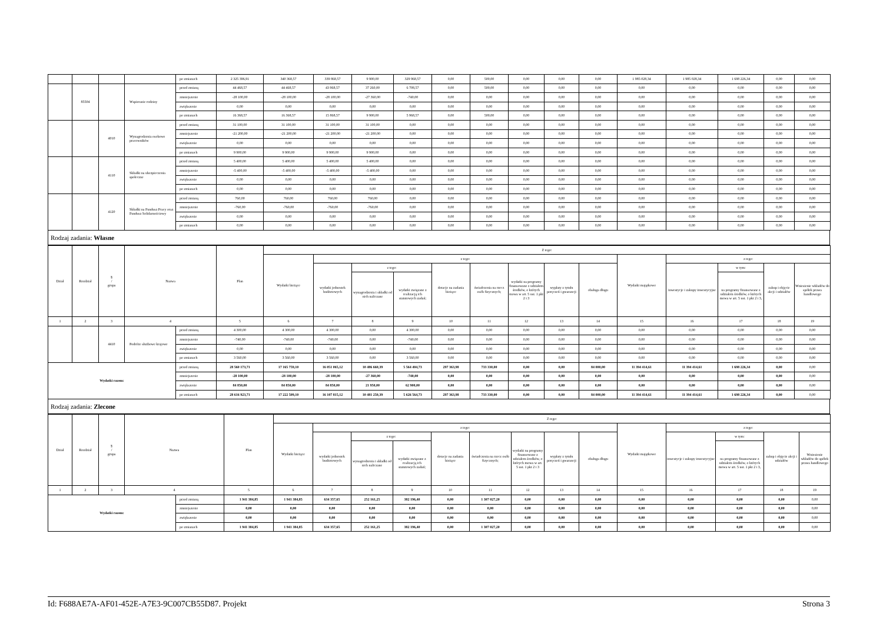| | | | | po zmianach | 2 325 396,91 | 340 368,57 | 339 868,57 | 9 900,00 | 329 968,57 | 0,00 | 500,00 | 0,00 | 0,00 | 0,00 | 1 985 028,34 | 1 985 028,34 | 1 698 226,34 | 0,00 | 0,00 |
| | 85504 | | Wspieranie rodziny | przed zmianą | 44 468,57 | 44 468,57 | 43 968,57 | 37 260,00 | 6 708,57 | 0,00 | 500,00 | 0,00 | 0,00 | 0,00 | 0,00 | 0,00 | 0,00 | 0,00 | 0,00 |
| | | | | zmniejszenie | -28 100,00 | -28 100,00 | -28 100,00 | -27 360,00 | -740,00 | 0,00 | 0,00 | 0,00 | 0,00 | 0,00 | 0,00 | 0,00 | 0,00 | 0,00 | 0,00 |
| | | | | zwiększenie | 0,00 | 0,00 | 0,00 | 0,00 | 0,00 | 0,00 | 0,00 | 0,00 | 0,00 | 0,00 | 0,00 | 0,00 | 0,00 | 0,00 | 0,00 |
| | | | | po zmianach | 16 368,57 | 16 368,57 | 15 868,57 | 9 900,00 | 5 968,57 | 0,00 | 500,00 | 0,00 | 0,00 | 0,00 | 0,00 | 0,00 | 0,00 | 0,00 | 0,00 |
| | | 4010 | Wynagrodzenia osobowe pracowników | przed zmianą | 31 100,00 | 31 100,00 | 31 100,00 | 31 100,00 | 0,00 | 0,00 | 0,00 | 0,00 | 0,00 | 0,00 | 0,00 | 0,00 | 0,00 | 0,00 | 0,00 |
| | | | | zmniejszenie | -21 200,00 | -21 200,00 | -21 200,00 | -21 200,00 | 0,00 | 0,00 | 0,00 | 0,00 | 0,00 | 0,00 | 0,00 | 0,00 | 0,00 | 0,00 | 0,00 |
| | | | | zwiększenie | 0,00 | 0,00 | 0,00 | 0,00 | 0,00 | 0,00 | 0,00 | 0,00 | 0,00 | 0,00 | 0,00 | 0,00 | 0,00 | 0,00 | 0,00 |
| | | | | po zmianach | 9 900,00 | 9 900,00 | 9 900,00 | 9 900,00 | 0,00 | 0,00 | 0,00 | 0,00 | 0,00 | 0,00 | 0,00 | 0,00 | 0,00 | 0,00 | 0,00 |
| | | 4110 | Składki na ubezpieczenia społeczne | przed zmianą | 5 400,00 | 5 400,00 | 5 400,00 | 5 400,00 | 0,00 | 0,00 | 0,00 | 0,00 | 0,00 | 0,00 | 0,00 | 0,00 | 0,00 | 0,00 | 0,00 |
| | | | | zmniejszenie | -5 400,00 | -5 400,00 | -5 400,00 | -5 400,00 | 0,00 | 0,00 | 0,00 | 0,00 | 0,00 | 0,00 | 0,00 | 0,00 | 0,00 | 0,00 | 0,00 |
| | | | | zwiększenie | 0,00 | 0,00 | 0,00 | 0,00 | 0,00 | 0,00 | 0,00 | 0,00 | 0,00 | 0,00 | 0,00 | 0,00 | 0,00 | 0,00 | 0,00 |
| | | | | po zmianach | 0,00 | 0,00 | 0,00 | 0,00 | 0,00 | 0,00 | 0,00 | 0,00 | 0,00 | 0,00 | 0,00 | 0,00 | 0,00 | 0,00 | 0,00 |
| | | 4120 | Składki na Fundusz Pracy oraz Fundusz Solidarnościowy | przed zmianą | 760,00 | 760,00 | 760,00 | 760,00 | 0,00 | 0,00 | 0,00 | 0,00 | 0,00 | 0,00 | 0,00 | 0,00 | 0,00 | 0,00 | 0,00 |
| | | | | zmniejszenie | -760,00 | -760,00 | -760,00 | -760,00 | 0,00 | 0,00 | 0,00 | 0,00 | 0,00 | 0,00 | 0,00 | 0,00 | 0,00 | 0,00 | 0,00 |
| | | | | zwiększenie | 0,00 | 0,00 | 0,00 | 0,00 | 0,00 | 0,00 | 0,00 | 0,00 | 0,00 | 0,00 | 0,00 | 0,00 | 0,00 | 0,00 | 0,00 |
| | | | | po zmianach | 0,00 | 0,00 | 0,00 | 0,00 | 0,00 | 0,00 | 0,00 | 0,00 | 0,00 | 0,00 | 0,00 | 0,00 | 0,00 | 0,00 | 0,00 |
Rodzaj zadania: Własne
| Dział | Rozdział | § / grupa | Nazwa | | Plan | Z tego: | | | | | | | | | | | | | |
| --- | --- | --- | --- | --- | --- | --- | --- | --- | --- | --- | --- | --- | --- | --- | --- | --- | --- | --- | --- |
| | | | | | | Wydatki bieżące | z tego: | | | | | | | | Wydatki majątkowe | z tego: | | | |
| | | | | | | | wydatki jednostek budżetowych | z tego: | | dotacje na zadania bieżące | świadczenia na rzecz osób fizycznych; | wydatki na programy finansowane z udziałem środków, o których mowa w art. 5 ust. 1 pkt 2 i 3 | wypłaty z tytułu poręczeń i gwarancji | obsługa długu | | inwestycje i zakupy inwestycyjne | w tym: | zakup i objęcie akcji i udziałów | Wniesienie wkładów do spółek prawa handlowego |
| | | | | | | | | wynagrodzenia i składki od nich naliczane | wydatki związane z realizacją ich statutowych zadań; | | | | | | | | na programy finansowane z udziałem środków, o których mowa w art. 5 ust. 1 pkt 2 i 3, | | |
| 1 | 2 | 3 | 4 | | 5 | 6 | 7 | 8 | 9 | 10 | 11 | 12 | 13 | 14 | 15 | 16 | 17 | 18 | 19 |
| | | 4410 | Podróże służbowe krajowe | przed zmianą | 4 300,00 | 4 300,00 | 4 300,00 | 0,00 | 4 300,00 | 0,00 | 0,00 | 0,00 | 0,00 | 0,00 | 0,00 | 0,00 | 0,00 | 0,00 | 0,00 |
| | | | | zmniejszenie | -740,00 | -740,00 | -740,00 | 0,00 | -740,00 | 0,00 | 0,00 | 0,00 | 0,00 | 0,00 | 0,00 | 0,00 | 0,00 | 0,00 | 0,00 |
| | | | | zwiększenie | 0,00 | 0,00 | 0,00 | 0,00 | 0,00 | 0,00 | 0,00 | 0,00 | 0,00 | 0,00 | 0,00 | 0,00 | 0,00 | 0,00 | 0,00 |
| | | | | po zmianach | 3 560,00 | 3 560,00 | 3 560,00 | 0,00 | 3 560,00 | 0,00 | 0,00 | 0,00 | 0,00 | 0,00 | 0,00 | 0,00 | 0,00 | 0,00 | 0,00 |
| Wydatki razem: | | | | przed zmianą | 28 560 173,71 | 17 165 759,10 | 16 051 065,12 | 10 486 660,39 | 5 564 404,73 | 297 363,98 | 733 330,00 | 0,00 | 0,00 | 84 000,00 | 11 394 414,61 | 11 394 414,61 | 1 698 226,34 | 0,00 | 0,00 |
| | | | | zmniejszenie | -28 100,00 | -28 100,00 | -28 100,00 | -27 360,00 | -740,00 | 0,00 | 0,00 | 0,00 | 0,00 | 0,00 | 0,00 | 0,00 | 0,00 | 0,00 | 0,00 |
| | | | | zwiększenie | 84 850,00 | 84 850,00 | 84 850,00 | 21 950,00 | 62 900,00 | 0,00 | 0,00 | 0,00 | 0,00 | 0,00 | 0,00 | 0,00 | 0,00 | 0,00 | 0,00 |
| | | | | po zmianach | 28 616 923,71 | 17 222 509,10 | 16 107 815,12 | 10 481 250,39 | 5 626 564,73 | 297 363,98 | 733 330,00 | 0,00 | 0,00 | 84 000,00 | 11 394 414,61 | 11 394 414,61 | 1 698 226,34 | 0,00 | 0,00 |
Rodzaj zadania: Zlecone
| Dział | Rozdział | § / grupa | Nazwa | | Plan | Z tego: | | | | | | | | | | | | | |
| --- | --- | --- | --- | --- | --- | --- | --- | --- | --- | --- | --- | --- | --- | --- | --- | --- | --- | --- | --- |
| | | | | | | Wydatki bieżące | z tego: | | | | | | | | Wydatki majątkowe | z tego: | | | |
| | | | | | | | wydatki jednostek budżetowych | z tego: | | dotacje na zadania bieżące | świadczenia na rzecz osób fizycznych; | wydatki na programy finansowane z udziałem środków, o których mowa w art. 5 ust. 1 pkt 2 i 3 | wypłaty z tytułu poręczeń i gwarancji | obsługa długu | | inwestycje i zakupy inwestycyjne | w tym: | zakup i objęcie akcji i udziałów | Wniesienie wkładów do spółek prawa handlowego |
| | | | | | | | | wynagrodzenia i składki od nich naliczane | wydatki związane z realizacją ich statutowych zadań; | | | | | | | | na programy finansowane z udziałem środków, o których mowa w art. 5 ust. 1 pkt 2 i 3, | | |
| 1 | 2 | 3 | 4 | | 5 | 6 | 7 | 8 | 9 | 10 | 11 | 12 | 13 | 14 | 15 | 16 | 17 | 18 | 19 |
| Wydatki razem: | | | | przed zmianą | 1 941 384,85 | 1 941 384,85 | 634 357,65 | 252 161,25 | 382 196,40 | 0,00 | 1 307 027,20 | 0,00 | 0,00 | 0,00 | 0,00 | 0,00 | 0,00 | 0,00 | 0,00 |
| | | | | zmniejszenie | 0,00 | 0,00 | 0,00 | 0,00 | 0,00 | 0,00 | 0,00 | 0,00 | 0,00 | 0,00 | 0,00 | 0,00 | 0,00 | 0,00 | 0,00 |
| | | | | zwiększenie | 0,00 | 0,00 | 0,00 | 0,00 | 0,00 | 0,00 | 0,00 | 0,00 | 0,00 | 0,00 | 0,00 | 0,00 | 0,00 | 0,00 | 0,00 |
| | | | | po zmianach | 1 941 384,85 | 1 941 384,85 | 634 357,65 | 252 161,25 | 382 196,40 | 0,00 | 1 307 027,20 | 0,00 | 0,00 | 0,00 | 0,00 | 0,00 | 0,00 | 0,00 | 0,00 |
Id: F688AE7A-AF01-452E-A7E3-9C007CB55D87. Projekt Strona 3